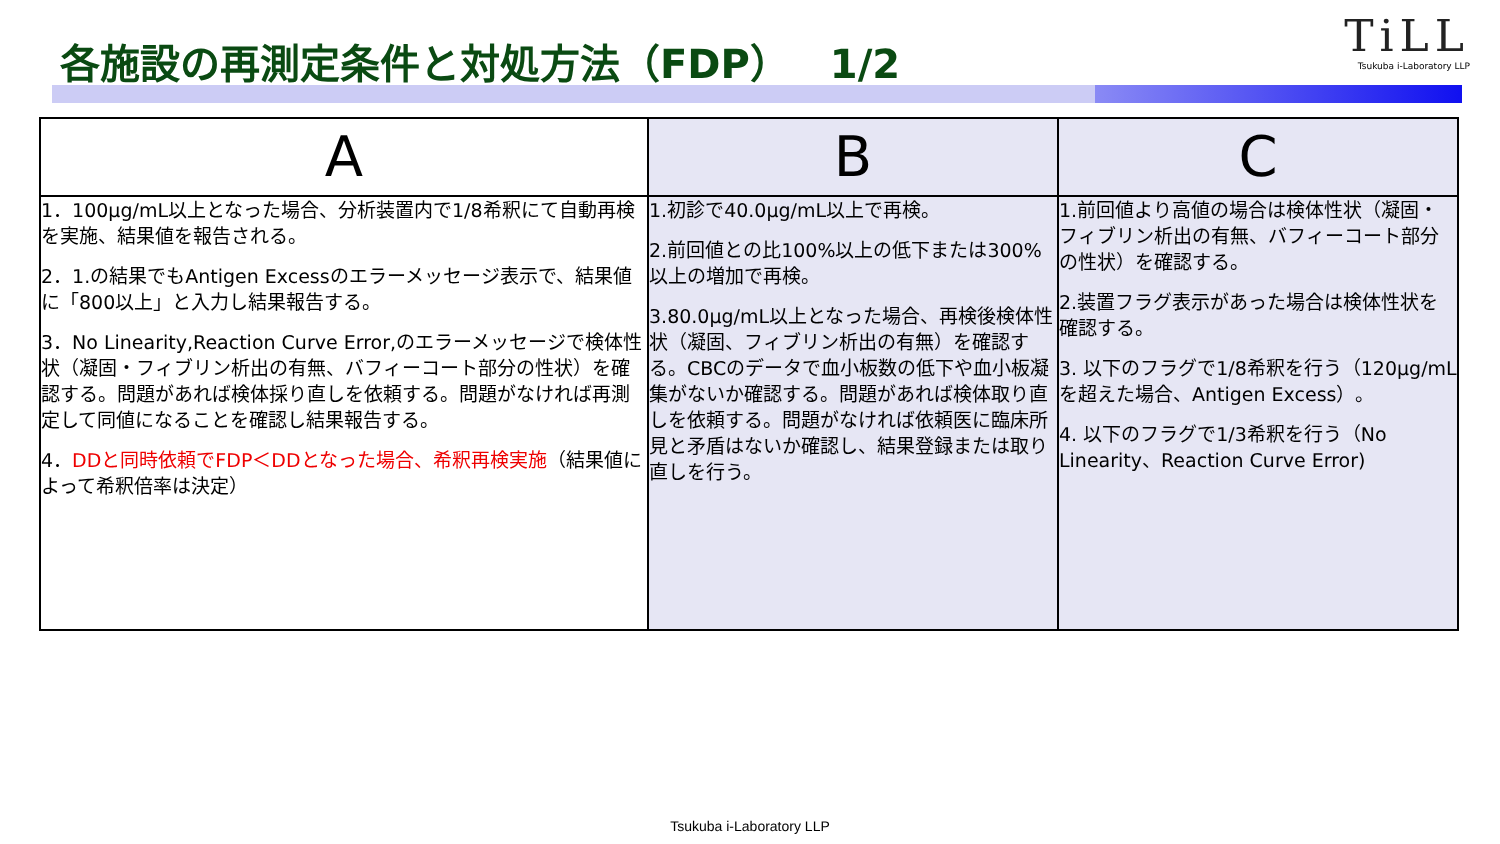各施設の再測定条件と対処方法（FDP）　1/2
TiLL
Tsukuba i-Laboratory LLP
| A | B | C |
| --- | --- | --- |
| 1．100μg/mL以上となった場合、分析装置内で1/8希釈にて自動再検を実施、結果値を報告される。 2．1.の結果でもAntigen Excessのエラーメッセージ表示で、結果値に「800以上」と入力し結果報告する。 3．No Linearity,Reaction Curve Error,のエラーメッセージで検体性状（凝固・フィブリン析出の有無、バフィーコート部分の性状）を確認する。問題があれば検体採り直しを依頼する。問題がなければ再測定して同値になることを確認し結果報告する。 4． DDと同時依頼でFDP＜DDとなった場合、希釈再検実施 （結果値によって希釈倍率は決定） | 1.初診で40.0μg/mL以上で再検。 2.前回値との比100%以上の低下または300%以上の増加で再検。 3.80.0μg/mL以上となった場合、再検後検体性状（凝固、フィブリン析出の有無）を確認する。CBCのデータで血小板数の低下や血小板凝集がないか確認する。問題があれば検体取り直しを依頼する。問題がなければ依頼医に臨床所見と矛盾はないか確認し、結果登録または取り直しを行う。 | 1.前回値より高値の場合は検体性状（凝固・フィブリン析出の有無、バフィーコート部分の性状）を確認する。 2.装置フラグ表示があった場合は検体性状を確認する。 3. 以下のフラグで1/8希釈を行う（120μg/mLを超えた場合、Antigen Excess）。 4. 以下のフラグで1/3希釈を行う（No Linearity、Reaction Curve Error) |
Tsukuba i-Laboratory LLP